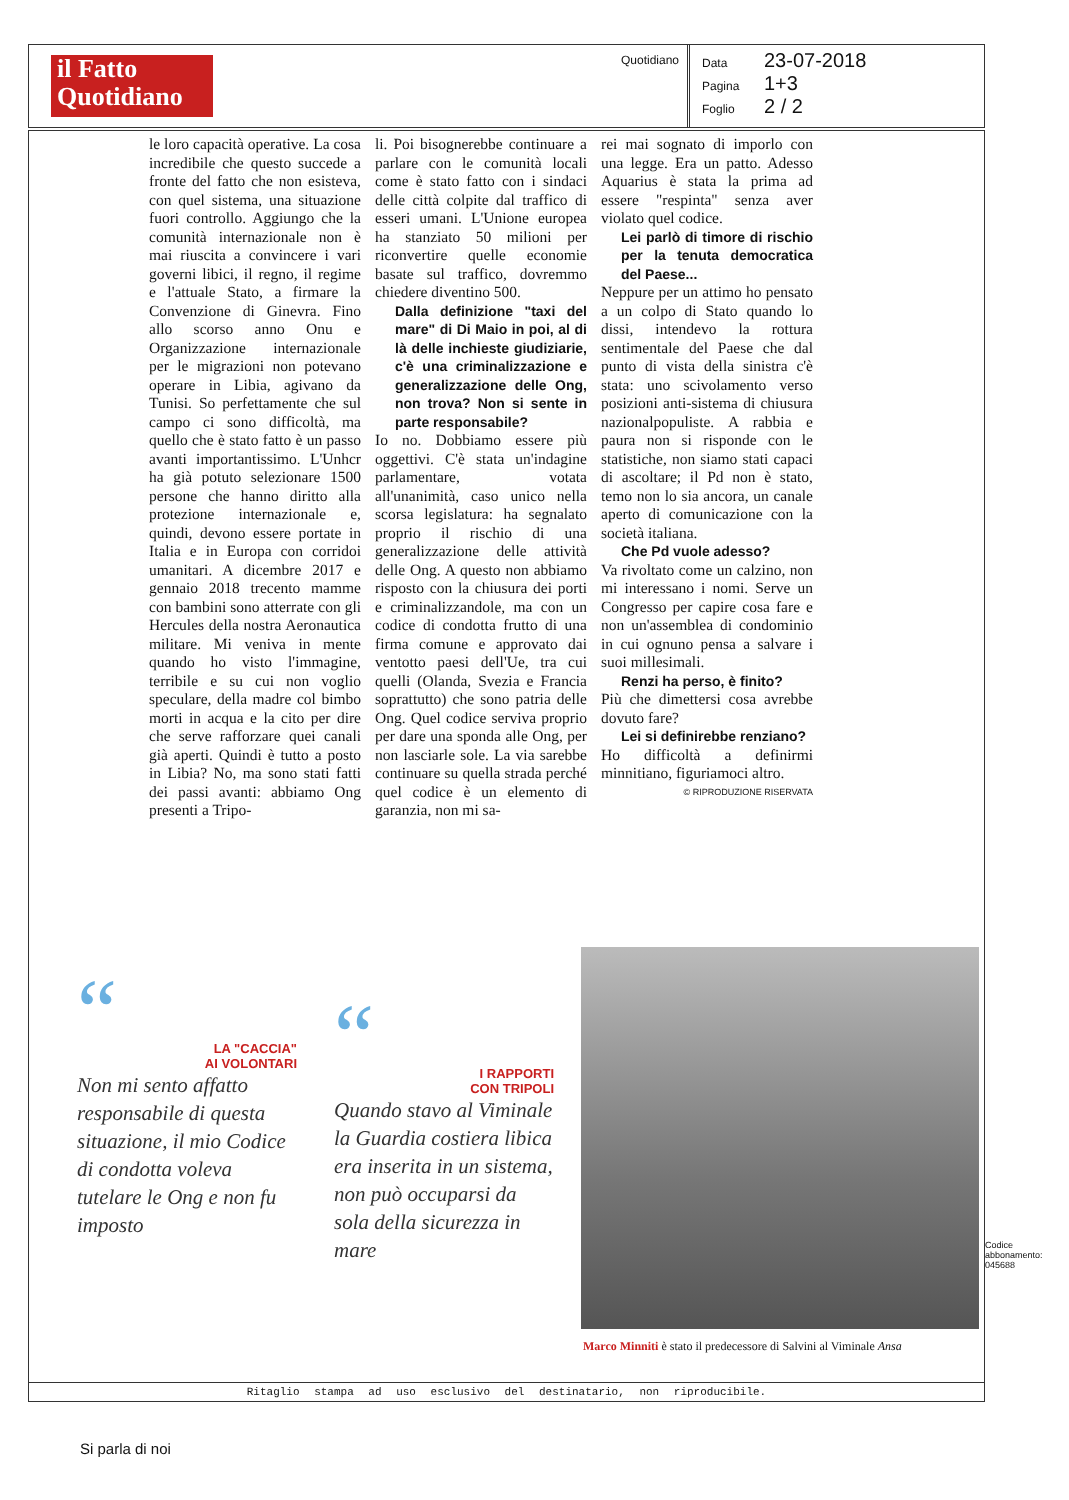il Fatto Quotidiano
Quotidiano
Data 23-07-2018
Pagina 1+3
Foglio 2 / 2
le loro capacità operative. La cosa incredibile che questo succede a fronte del fatto che non esisteva, con quel sistema, una situazione fuori controllo. Aggiungo che la comunità internazionale non è mai riuscita a convincere i vari governi libici, il regno, il regime e l'attuale Stato, a firmare la Convenzione di Ginevra. Fino allo scorso anno Onu e Organizzazione internazionale per le migrazioni non potevano operare in Libia, agivano da Tunisi. So perfettamente che sul campo ci sono difficoltà, ma quello che è stato fatto è un passo avanti importantissimo. L'Unhcr ha già potuto selezionare 1500 persone che hanno diritto alla protezione internazionale e, quindi, devono essere portate in Italia e in Europa con corridoi umanitari. A dicembre 2017 e gennaio 2018 trecento mamme con bambini sono atterrate con gli Hercules della nostra Aeronautica militare. Mi veniva in mente quando ho visto l'immagine, terribile e su cui non voglio speculare, della madre col bimbo morti in acqua e la cito per dire che serve rafforzare quei canali già aperti. Quindi è tutto a posto in Libia? No, ma sono stati fatti dei passi avanti: abbiamo Ong presenti a Tripo-
li. Poi bisognerebbe continuare a parlare con le comunità locali come è stato fatto con i sindaci delle città colpite dal traffico di esseri umani. L'Unione europea ha stanziato 50 milioni per riconvertire quelle economie basate sul traffico, dovremmo chiedere diventino 500.
Dalla definizione "taxi del mare" di Di Maio in poi, al di là delle inchieste giudiziarie, c'è una criminalizzazione e generalizzazione delle Ong, non trova? Non si sente in parte responsabile?
Io no. Dobbiamo essere più oggettivi. C'è stata un'indagine parlamentare, votata all'unanimità, caso unico nella scorsa legislatura: ha segnalato proprio il rischio di una generalizzazione delle attività delle Ong. A questo non abbiamo risposto con la chiusura dei porti e criminalizzandole, ma con un codice di condotta frutto di una firma comune e approvato dai ventotto paesi dell'Ue, tra cui quelli (Olanda, Svezia e Francia soprattutto) che sono patria delle Ong. Quel codice serviva proprio per dare una sponda alle Ong, per non lasciarle sole. La via sarebbe continuare su quella strada perché quel codice è un elemento di garanzia, non mi sa-
rei mai sognato di imporlo con una legge. Era un patto. Adesso Aquarius è stata la prima ad essere "respinta" senza aver violato quel codice.
Lei parlò di timore di rischio per la tenuta democratica del Paese...
Neppure per un attimo ho pensato a un colpo di Stato quando lo dissi, intendevo la rottura sentimentale del Paese che dal punto di vista della sinistra c'è stata: uno scivolamento verso posizioni anti-sistema di chiusura nazionalpopuliste. A rabbia e paura non si risponde con le statistiche, non siamo stati capaci di ascoltare; il Pd non è stato, temo non lo sia ancora, un canale aperto di comunicazione con la società italiana.
Che Pd vuole adesso?
Va rivoltato come un calzino, non mi interessano i nomi. Serve un Congresso per capire cosa fare e non un'assemblea di condominio in cui ognuno pensa a salvare i suoi millesimali.
Renzi ha perso, è finito?
Più che dimettersi cosa avrebbe dovuto fare?
Lei si definirebbe renziano?
Ho difficoltà a definirmi minnitiano, figuriamoci altro.
© RIPRODUZIONE RISERVATA
“
LA "CACCIA"
AI VOLONTARI
Non mi sento affatto responsabile di questa situazione, il mio Codice di condotta voleva tutelare le Ong e non fu imposto
“
I RAPPORTI
CON TRIPOLI
Quando stavo al Viminale la Guardia costiera libica era inserita in un sistema, non può occuparsi da sola della sicurezza in mare
Marco Minniti è stato il predecessore di Salvini al Viminale Ansa
Ritaglio stampa ad uso esclusivo del destinatario, non riproducibile.
Codice abbonamento: 045688
Si parla di noi